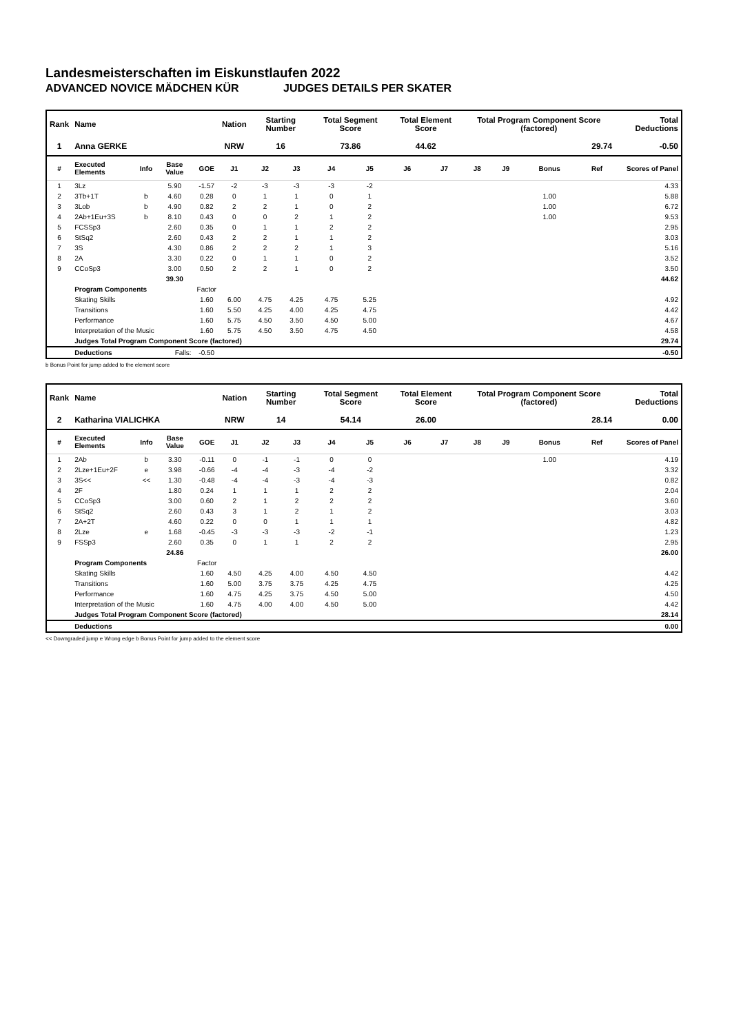Landesmeisterschaften im Eiskunstlaufen 2022
ADVANCED NOVICE MÄDCHEN KÜR JUDGES DETAILS PER SKATER
| Rank | Name | | | | Nation | Starting Number | | Total Segment Score | | Total Element Score | | Total Program Component Score (factored) | | | | Total Deductions |
| --- | --- | --- | --- | --- | --- | --- | --- | --- | --- | --- | --- | --- | --- | --- | --- | --- |
| 1 | Anna GERKE | | | | NRW | 16 | | 73.86 | | 44.62 | | 29.74 | | | | -0.50 |
| # | Executed Elements | Info | Base Value | GOE | J1 | J2 | J3 | J4 | J5 | J6 | J7 | J8 | J9 | Bonus | Ref | Scores of Panel |
| 1 | 3Lz | | 5.90 | -1.57 | -2 | -3 | -3 | -3 | -2 | | | | | | | 4.33 |
| 2 | 3Tb+1T | b | 4.60 | 0.28 | 0 | 1 | 1 | 0 | 1 | | | | | 1.00 | | 5.88 |
| 3 | 3Lob | b | 4.90 | 0.82 | 2 | 2 | 1 | 0 | 2 | | | | | 1.00 | | 6.72 |
| 4 | 2Ab+1Eu+3S | b | 8.10 | 0.43 | 0 | 0 | 2 | 1 | 2 | | | | | 1.00 | | 9.53 |
| 5 | FCSSp3 | | 2.60 | 0.35 | 0 | 1 | 1 | 2 | 2 | | | | | | | 2.95 |
| 6 | StSq2 | | 2.60 | 0.43 | 2 | 2 | 1 | 1 | 2 | | | | | | | 3.03 |
| 7 | 3S | | 4.30 | 0.86 | 2 | 2 | 2 | 1 | 3 | | | | | | | 5.16 |
| 8 | 2A | | 3.30 | 0.22 | 0 | 1 | 1 | 0 | 2 | | | | | | | 3.52 |
| 9 | CCoSp3 | | 3.00 | 0.50 | 2 | 2 | 1 | 0 | 2 | | | | | | | 3.50 |
| | | | 39.30 | | | | | | | | | | | | | 44.62 |
| | Program Components | | | Factor | | | | | | | | | | | | |
| | Skating Skills | | | 1.60 | 6.00 | 4.75 | 4.25 | 4.75 | 5.25 | | | | | | | 4.92 |
| | Transitions | | | 1.60 | 5.50 | 4.25 | 4.00 | 4.25 | 4.75 | | | | | | | 4.42 |
| | Performance | | | 1.60 | 5.75 | 4.50 | 3.50 | 4.50 | 5.00 | | | | | | | 4.67 |
| | Interpretation of the Music | | | 1.60 | 5.75 | 4.50 | 3.50 | 4.75 | 4.50 | | | | | | | 4.58 |
| | Judges Total Program Component Score (factored) | | | | | | | | | | | | | | | 29.74 |
| | Deductions | Falls: | | -0.50 | | | | | | | | | | | | -0.50 |
b Bonus Point for jump added to the element score
| Rank | Name | | | | Nation | Starting Number | | Total Segment Score | | Total Element Score | | Total Program Component Score (factored) | | | | Total Deductions |
| --- | --- | --- | --- | --- | --- | --- | --- | --- | --- | --- | --- | --- | --- | --- | --- | --- |
| 2 | Katharina VIALICHKA | | | | NRW | 14 | | 54.14 | | 26.00 | | 28.14 | | | | 0.00 |
| # | Executed Elements | Info | Base Value | GOE | J1 | J2 | J3 | J4 | J5 | J6 | J7 | J8 | J9 | Bonus | Ref | Scores of Panel |
| 1 | 2Ab | b | 3.30 | -0.11 | 0 | -1 | -1 | 0 | 0 | | | | | 1.00 | | 4.19 |
| 2 | 2Lze+1Eu+2F | e | 3.98 | -0.66 | -4 | -4 | -3 | -4 | -2 | | | | | | | 3.32 |
| 3 | 3S<< | << | 1.30 | -0.48 | -4 | -4 | -3 | -4 | -3 | | | | | | | 0.82 |
| 4 | 2F | | 1.80 | 0.24 | 1 | 1 | 1 | 2 | 2 | | | | | | | 2.04 |
| 5 | CCoSp3 | | 3.00 | 0.60 | 2 | 1 | 2 | 2 | 2 | | | | | | | 3.60 |
| 6 | StSq2 | | 2.60 | 0.43 | 3 | 1 | 2 | 1 | 2 | | | | | | | 3.03 |
| 7 | 2A+2T | | 4.60 | 0.22 | 0 | 0 | 1 | 1 | 1 | | | | | | | 4.82 |
| 8 | 2Lze | e | 1.68 | -0.45 | -3 | -3 | -3 | -2 | -1 | | | | | | | 1.23 |
| 9 | FSSp3 | | 2.60 | 0.35 | 0 | 1 | 1 | 2 | 2 | | | | | | | 2.95 |
| | | | 24.86 | | | | | | | | | | | | | 26.00 |
| | Program Components | | | Factor | | | | | | | | | | | | |
| | Skating Skills | | | 1.60 | 4.50 | 4.25 | 4.00 | 4.50 | 4.50 | | | | | | | 4.42 |
| | Transitions | | | 1.60 | 5.00 | 3.75 | 3.75 | 4.25 | 4.75 | | | | | | | 4.25 |
| | Performance | | | 1.60 | 4.75 | 4.25 | 3.75 | 4.50 | 5.00 | | | | | | | 4.50 |
| | Interpretation of the Music | | | 1.60 | 4.75 | 4.00 | 4.00 | 4.50 | 5.00 | | | | | | | 4.42 |
| | Judges Total Program Component Score (factored) | | | | | | | | | | | | | | | 28.14 |
| | Deductions | | | | | | | | | | | | | | | 0.00 |
<< Downgraded jump e Wrong edge b Bonus Point for jump added to the element score